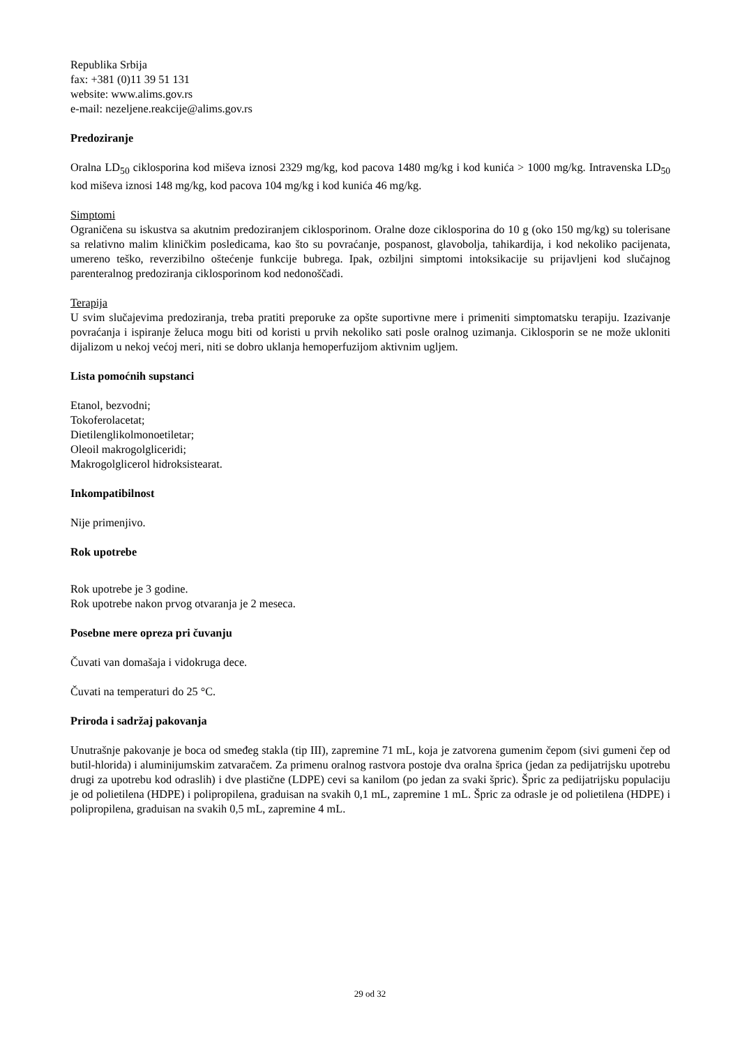Republika Srbija
fax: +381 (0)11 39 51 131
website: www.alims.gov.rs
e-mail: nezeljene.reakcije@alims.gov.rs
Predoziranje
Oralna LD<sub>50</sub> ciklosporina kod miševa iznosi 2329 mg/kg, kod pacova 1480 mg/kg i kod kunića > 1000 mg/kg. Intravenska LD<sub>50</sub> kod miševa iznosi 148 mg/kg, kod pacova 104 mg/kg i kod kunića 46 mg/kg.
Simptomi
Ograničena su iskustva sa akutnim predoziranjem ciklosporinom. Oralne doze ciklosporina do 10 g (oko 150 mg/kg) su tolerisane sa relativno malim kliničkim posledicama, kao što su povraćanje, pospanost, glavobolja, tahikardija, i kod nekoliko pacijenata, umereno teško, reverzibilno oštećenje funkcije bubrega. Ipak, ozbiljni simptomi intoksikacije su prijavljeni kod slučajnog parenteralnog predoziranja ciklosporinom kod nedonoščadi.
Terapija
U svim slučajevima predoziranja, treba pratiti preporuke za opšte suportivne mere i primeniti simptomatsku terapiju. Izazivanje povraćanja i ispiranje želuca mogu biti od koristi u prvih nekoliko sati posle oralnog uzimanja. Ciklosporin se ne može ukloniti dijalizom u nekoj većoj meri, niti se dobro uklanja hemoperfuzijom aktivnim ugljem.
Lista pomoćnih supstanci
Etanol, bezvodni;
Tokoferolacetat;
Dietilenglikolmonoetiletar;
Oleoil makrogolgliceridi;
Makrogolglicerol hidroksistearat.
Inkompatibilnost
Nije primenjivo.
Rok upotrebe
Rok upotrebe je 3 godine.
Rok upotrebe nakon prvog otvaranja je 2 meseca.
Posebne mere opreza pri čuvanju
Čuvati van domašaja i vidokruga dece.
Čuvati na temperaturi do 25 °C.
Priroda i sadržaj pakovanja
Unutrašnje pakovanje je boca od smeđeg stakla (tip III), zapremine 71 mL, koja je zatvorena gumenim čepom (sivi gumeni čep od butil-hlorida) i aluminijumskim zatvaračem. Za primenu oralnog rastvora postoje dva oralna šprica (jedan za pedijatrijsku upotrebu drugi za upotrebu kod odraslih) i dve plastične (LDPE) cevi sa kanilom (po jedan za svaki špric). Špric za pedijatrijsku populaciju je od polietilena (HDPE) i polipropilena, graduisan na svakih 0,1 mL, zapremine 1 mL. Špric za odrasle je od polietilena (HDPE) i polipropilena, graduisan na svakih 0,5 mL, zapremine 4 mL.
29 od 32